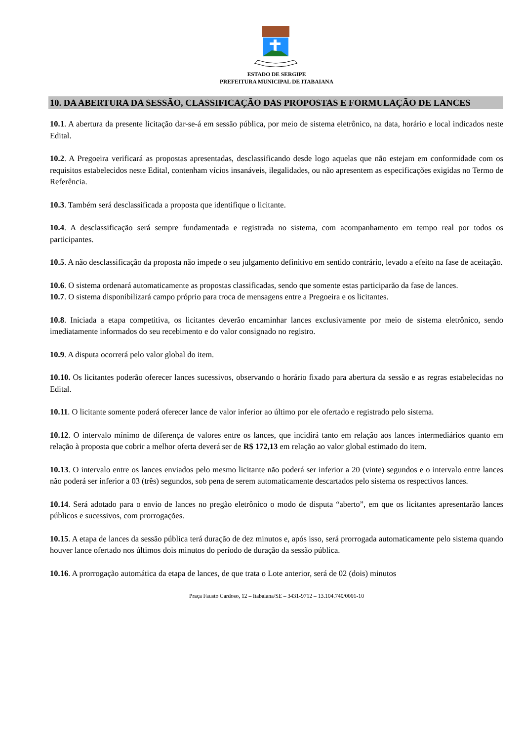ESTADO DE SERGIPE
PREFEITURA MUNICIPAL DE ITABAIANA
10. DA ABERTURA DA SESSÃO, CLASSIFICAÇÃO DAS PROPOSTAS E FORMULAÇÃO DE LANCES
10.1. A abertura da presente licitação dar-se-á em sessão pública, por meio de sistema eletrônico, na data, horário e local indicados neste Edital.
10.2. A Pregoeira verificará as propostas apresentadas, desclassificando desde logo aquelas que não estejam em conformidade com os requisitos estabelecidos neste Edital, contenham vícios insanáveis, ilegalidades, ou não apresentem as especificações exigidas no Termo de Referência.
10.3. Também será desclassificada a proposta que identifique o licitante.
10.4. A desclassificação será sempre fundamentada e registrada no sistema, com acompanhamento em tempo real por todos os participantes.
10.5. A não desclassificação da proposta não impede o seu julgamento definitivo em sentido contrário, levado a efeito na fase de aceitação.
10.6. O sistema ordenará automaticamente as propostas classificadas, sendo que somente estas participarão da fase de lances.
10.7. O sistema disponibilizará campo próprio para troca de mensagens entre a Pregoeira e os licitantes.
10.8. Iniciada a etapa competitiva, os licitantes deverão encaminhar lances exclusivamente por meio de sistema eletrônico, sendo imediatamente informados do seu recebimento e do valor consignado no registro.
10.9. A disputa ocorrerá pelo valor global do item.
10.10. Os licitantes poderão oferecer lances sucessivos, observando o horário fixado para abertura da sessão e as regras estabelecidas no Edital.
10.11. O licitante somente poderá oferecer lance de valor inferior ao último por ele ofertado e registrado pelo sistema.
10.12. O intervalo mínimo de diferença de valores entre os lances, que incidirá tanto em relação aos lances intermediários quanto em relação à proposta que cobrir a melhor oferta deverá ser de R$ 172,13 em relação ao valor global estimado do item.
10.13. O intervalo entre os lances enviados pelo mesmo licitante não poderá ser inferior a 20 (vinte) segundos e o intervalo entre lances não poderá ser inferior a 03 (três) segundos, sob pena de serem automaticamente descartados pelo sistema os respectivos lances.
10.14. Será adotado para o envio de lances no pregão eletrônico o modo de disputa “aberto”, em que os licitantes apresentarão lances públicos e sucessivos, com prorrogações.
10.15. A etapa de lances da sessão pública terá duração de dez minutos e, após isso, será prorrogada automaticamente pelo sistema quando houver lance ofertado nos últimos dois minutos do período de duração da sessão pública.
10.16. A prorrogação automática da etapa de lances, de que trata o Lote anterior, será de 02 (dois) minutos
Praça Fausto Cardoso, 12 – Itabaiana/SE – 3431-9712 – 13.104.740/0001-10